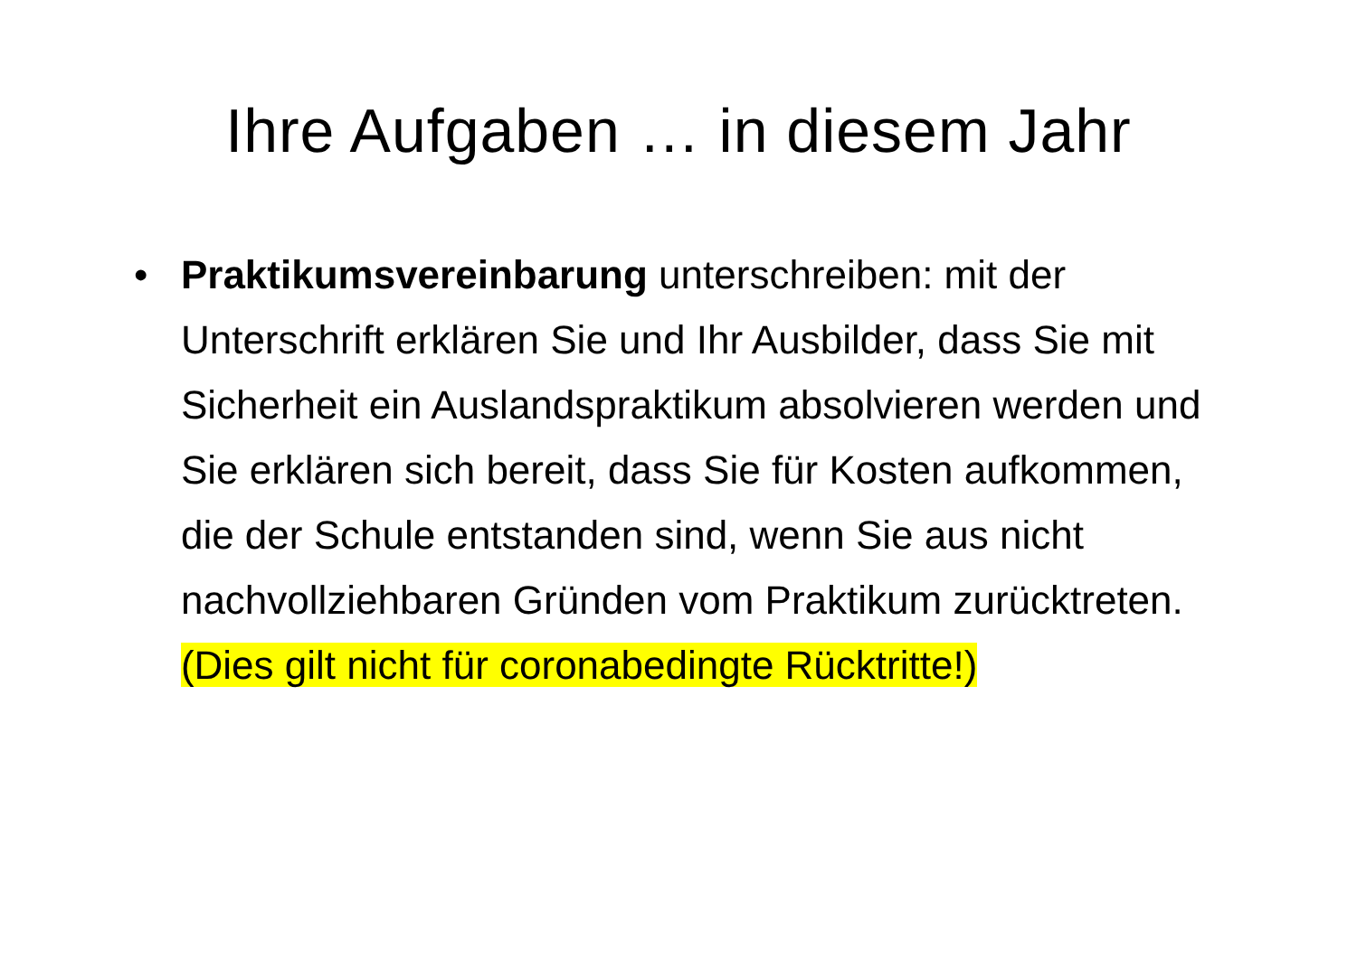Ihre Aufgaben … in diesem Jahr
• Praktikumsvereinbarung unterschreiben: mit der Unterschrift erklären Sie und Ihr Ausbilder, dass Sie mit Sicherheit ein Auslandspraktikum absolvieren werden und Sie erklären sich bereit, dass Sie für Kosten aufkommen, die der Schule entstanden sind, wenn Sie aus nicht nachvollziehbaren Gründen vom Praktikum zurücktreten.
(Dies gilt nicht für coronabedingte Rücktritte!)